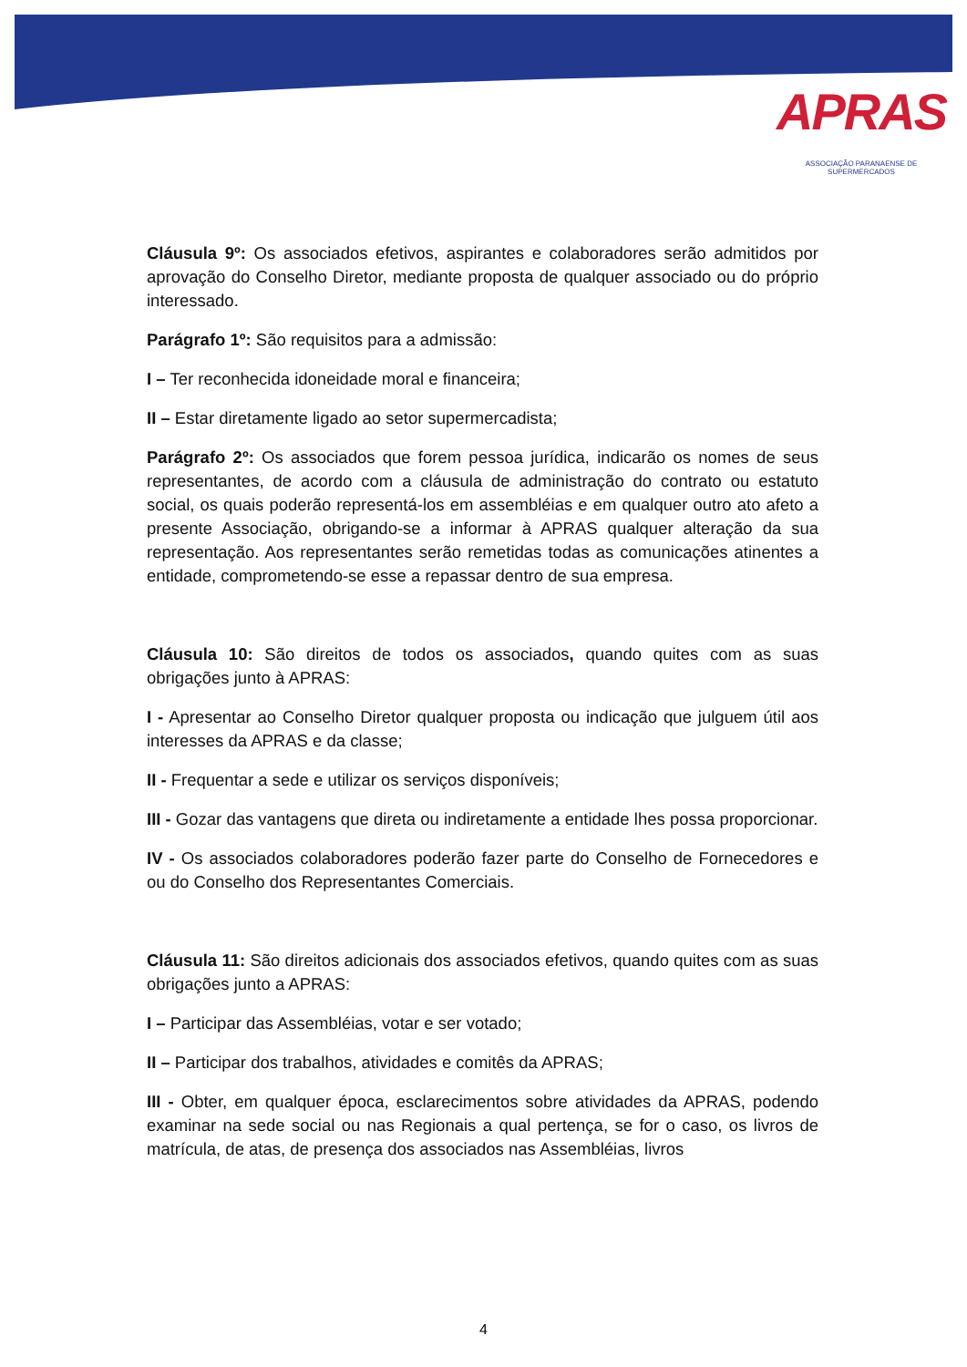APRAS
ASSOCIAÇÃO PARANAENSE DE SUPERMERCADOS
Cláusula 9º: Os associados efetivos, aspirantes e colaboradores serão admitidos por aprovação do Conselho Diretor, mediante proposta de qualquer associado ou do próprio interessado.
Parágrafo 1º: São requisitos para a admissão:
I – Ter reconhecida idoneidade moral e financeira;
II – Estar diretamente ligado ao setor supermercadista;
Parágrafo 2º: Os associados que forem pessoa jurídica, indicarão os nomes de seus representantes, de acordo com a cláusula de administração do contrato ou estatuto social, os quais poderão representá-los em assembléias e em qualquer outro ato afeto a presente Associação, obrigando-se a informar à APRAS qualquer alteração da sua representação. Aos representantes serão remetidas todas as comunicações atinentes a entidade, comprometendo-se esse a repassar dentro de sua empresa.
Cláusula 10: São direitos de todos os associados, quando quites com as suas obrigações junto à APRAS:
I - Apresentar ao Conselho Diretor qualquer proposta ou indicação que julguem útil aos interesses da APRAS e da classe;
II - Frequentar a sede e utilizar os serviços disponíveis;
III - Gozar das vantagens que direta ou indiretamente a entidade lhes possa proporcionar.
IV - Os associados colaboradores poderão fazer parte do Conselho de Fornecedores e ou do Conselho dos Representantes Comerciais.
Cláusula 11: São direitos adicionais dos associados efetivos, quando quites com as suas obrigações junto a APRAS:
I – Participar das Assembléias, votar e ser votado;
II – Participar dos trabalhos, atividades e comitês da APRAS;
III - Obter, em qualquer época, esclarecimentos sobre atividades da APRAS, podendo examinar na sede social ou nas Regionais a qual pertença, se for o caso, os livros de matrícula, de atas, de presença dos associados nas Assembléias, livros
4